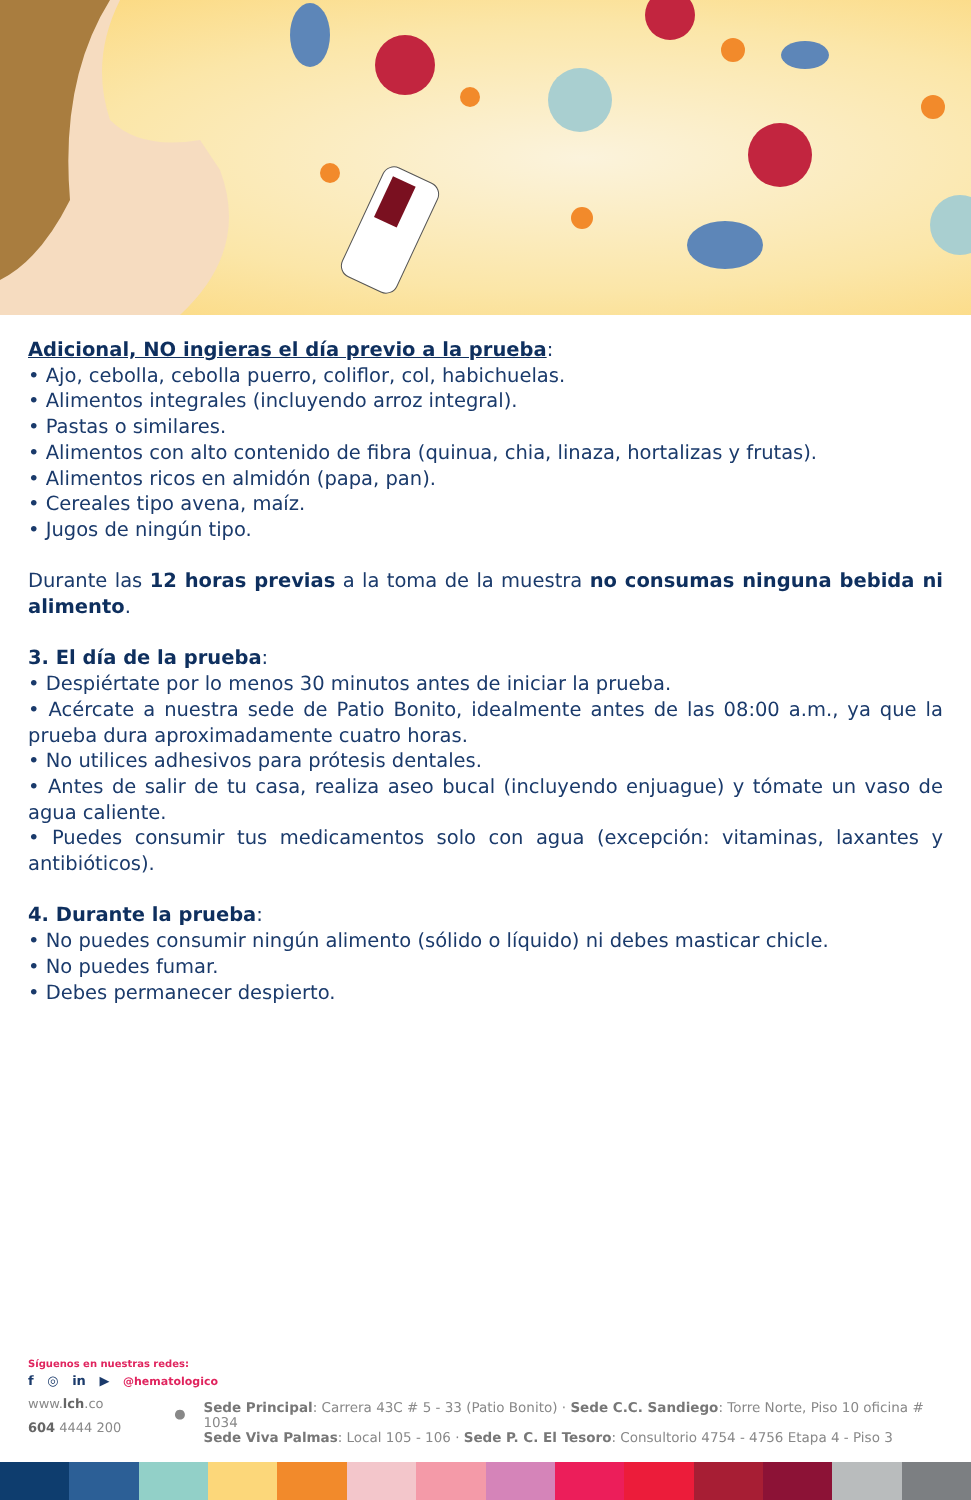Adicional, NO ingieras el día previo a la prueba:
• Ajo, cebolla, cebolla puerro, coliflor, col, habichuelas.
• Alimentos integrales (incluyendo arroz integral).
• Pastas o similares.
• Alimentos con alto contenido de fibra (quinua, chia, linaza, hortalizas y frutas).
• Alimentos ricos en almidón (papa, pan).
• Cereales tipo avena, maíz.
• Jugos de ningún tipo.
Durante las 12 horas previas a la toma de la muestra no consumas ninguna bebida ni alimento.
3. El día de la prueba:
• Despiértate por lo menos 30 minutos antes de iniciar la prueba.
• Acércate a nuestra sede de Patio Bonito, idealmente antes de las 08:00 a.m., ya que la prueba dura aproximadamente cuatro horas.
• No utilices adhesivos para prótesis dentales.
• Antes de salir de tu casa, realiza aseo bucal (incluyendo enjuague) y tómate un vaso de agua caliente.
• Puedes consumir tus medicamentos solo con agua (excepción: vitaminas, laxantes y antibióticos).
4. Durante la prueba:
• No puedes consumir ningún alimento (sólido o líquido) ni debes masticar chicle.
• No puedes fumar.
• Debes permanecer despierto.
Síguenos en nuestras redes:
f ◎ in ▶ @hematologico
www.lch.co
604 4444 200
●
Sede Principal: Carrera 43C # 5 - 33 (Patio Bonito) · Sede C.C. Sandiego: Torre Norte, Piso 10 oficina # 1034
Sede Viva Palmas: Local 105 - 106 · Sede P. C. El Tesoro: Consultorio 4754 - 4756 Etapa 4 - Piso 3